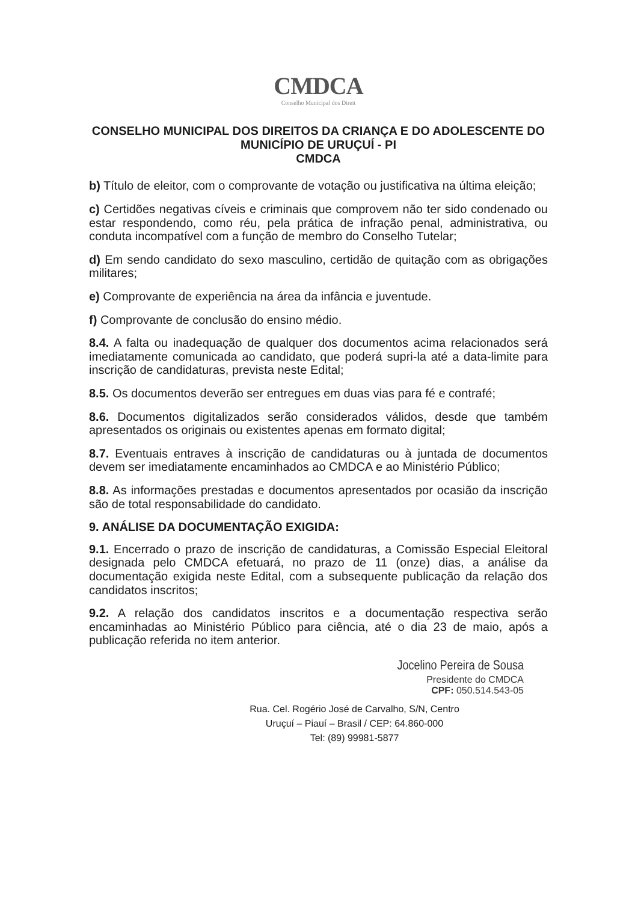CMDCA
Conselho Municipal dos Direit
CONSELHO MUNICIPAL DOS DIREITOS DA CRIANÇA E DO ADOLESCENTE DO MUNICÍPIO DE URUÇUÍ - PI
CMDCA
b) Título de eleitor, com o comprovante de votação ou justificativa na última eleição;
c) Certidões negativas cíveis e criminais que comprovem não ter sido condenado ou estar respondendo, como réu, pela prática de infração penal, administrativa, ou conduta incompatível com a função de membro do Conselho Tutelar;
d) Em sendo candidato do sexo masculino, certidão de quitação com as obrigações militares;
e) Comprovante de experiência na área da infância e juventude.
f) Comprovante de conclusão do ensino médio.
8.4. A falta ou inadequação de qualquer dos documentos acima relacionados será imediatamente comunicada ao candidato, que poderá supri-la até a data-limite para inscrição de candidaturas, prevista neste Edital;
8.5. Os documentos deverão ser entregues em duas vias para fé e contrafé;
8.6. Documentos digitalizados serão considerados válidos, desde que também apresentados os originais ou existentes apenas em formato digital;
8.7. Eventuais entraves à inscrição de candidaturas ou à juntada de documentos devem ser imediatamente encaminhados ao CMDCA e ao Ministério Público;
8.8. As informações prestadas e documentos apresentados por ocasião da inscrição são de total responsabilidade do candidato.
9. ANÁLISE DA DOCUMENTAÇÃO EXIGIDA:
9.1. Encerrado o prazo de inscrição de candidaturas, a Comissão Especial Eleitoral designada pelo CMDCA efetuará, no prazo de 11 (onze) dias, a análise da documentação exigida neste Edital, com a subsequente publicação da relação dos candidatos inscritos;
9.2. A relação dos candidatos inscritos e a documentação respectiva serão encaminhadas ao Ministério Público para ciência, até o dia 23 de maio, após a publicação referida no item anterior.
Jocelino Pereira de Sousa
Presidente do CMDCA
CPF: 050.514.543-05
Rua. Cel. Rogério José de Carvalho, S/N, Centro
Uruçuí – Piauí – Brasil / CEP: 64.860-000
Tel: (89) 99981-5877